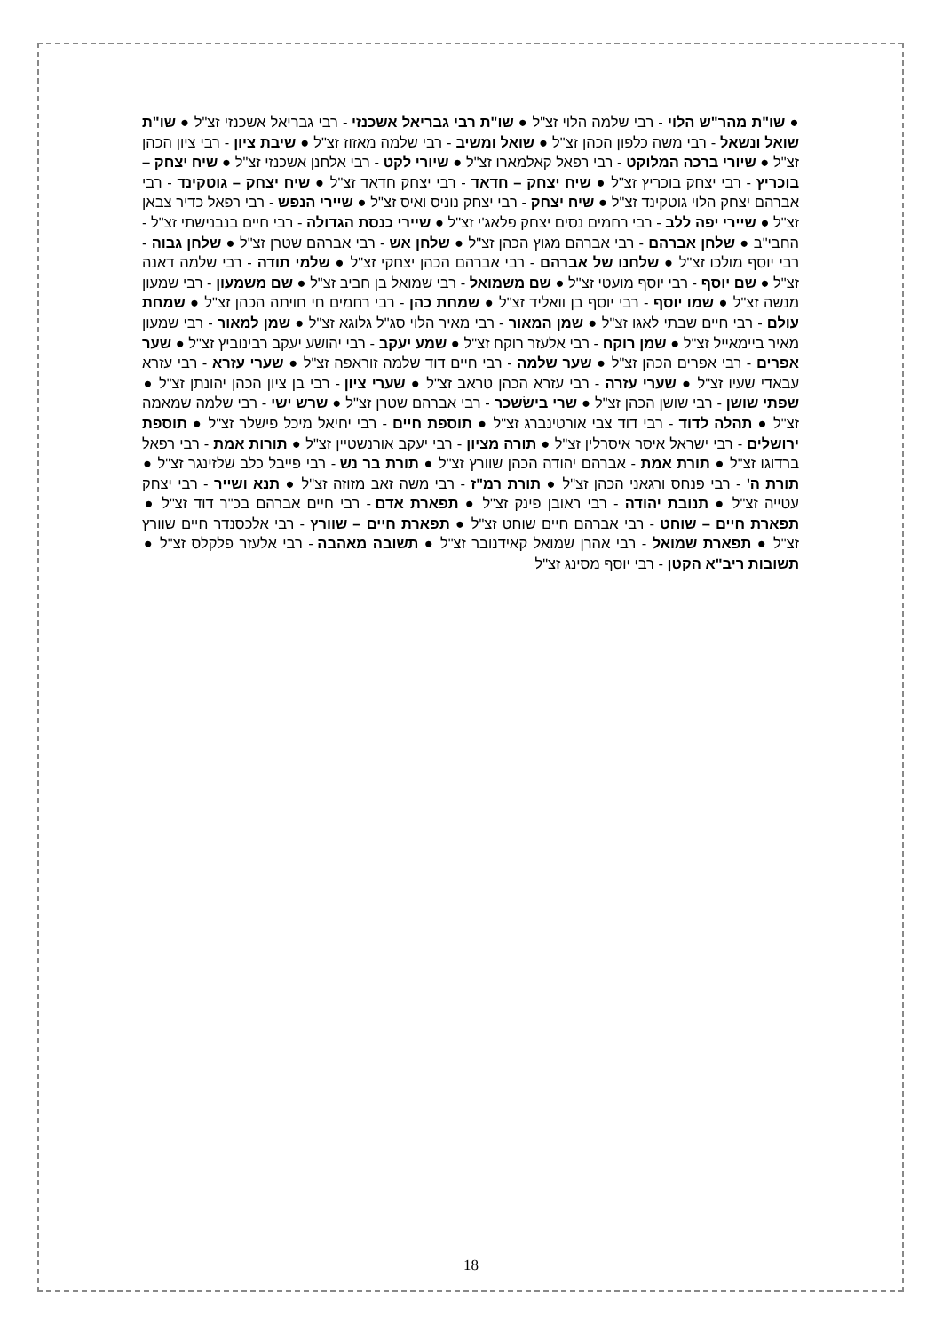● שו"ת מהר"ש הלוי - רבי שלמה הלוי זצ"ל ● שו"ת רבי גבריאל אשכנזי - רבי גבריאל אשכנזי זצ"ל ● שו"ת שואל ונשאל - רבי משה כלפון הכהן זצ"ל ● שואל ומשיב - רבי שלמה מאזוז זצ"ל ● שיבת ציון - רבי ציון הכהן זצ"ל ● שיורי ברכה המלוקט - רבי רפאל קאלמארו זצ"ל ● שיורי לקט - רבי אלחנן אשכנזי זצ"ל ● שיח יצחק – בוכריץ - רבי יצחק בוכריץ זצ"ל ● שיח יצחק – חדאד - רבי יצחק חדאד זצ"ל ● שיח יצחק – גוטקינד - רבי אברהם יצחק הלוי גוטקינד זצ"ל ● שיח יצחק - רבי יצחק נוניס ואיס זצ"ל ● שיירי הנפש - רבי רפאל כדיר צבאן זצ"ל ● שיירי יפה ללב - רבי רחמים נסים יצחק פלאג'י זצ"ל ● שיירי כנסת הגדולה - רבי חיים בנבנישתי זצ"ל - החבי"ב ● שלחן אברהם - רבי אברהם מגוץ הכהן זצ"ל ● שלחן אש - רבי אברהם שטרן זצ"ל ● שלחן גבוה - רבי יוסף מולכו זצ"ל ● שלחנו של אברהם - רבי אברהם הכהן יצחקי זצ"ל ● שלמי תודה - רבי שלמה דאנה זצ"ל ● שם יוסף - רבי יוסף מועטי זצ"ל ● שם משמואל - רבי שמואל בן חביב זצ"ל ● שם משמעון - רבי שמעון מנשה זצ"ל ● שמו יוסף - רבי יוסף בן וואליד זצ"ל ● שמחת כהן - רבי רחמים חי חויתה הכהן זצ"ל ● שמחת עולם - רבי חיים שבתי לאגו זצ"ל ● שמן המאור - רבי מאיר הלוי סג"ל גלוגא זצ"ל ● שמן למאור - רבי שמעון מאיר ביימאייל זצ"ל ● שמן רוקח - רבי אלעזר רוקח זצ"ל ● שמע יעקב - רבי יהושע יעקב רבינוביץ זצ"ל ● שער אפרים - רבי אפרים הכהן זצ"ל ● שער שלמה - רבי חיים דוד שלמה זוראפה זצ"ל ● שערי עזרא - רבי עזרא עבאדי שעיו זצ"ל ● שערי עזרה - רבי עזרא הכהן טראב זצ"ל ● שערי ציון - רבי בן ציון הכהן יהונתן זצ"ל ● שפתי שושן - רבי שושן הכהן זצ"ל ● שרי בישׂשכר - רבי אברהם שטרן זצ"ל ● שרש ישי - רבי שלמה שמאמה זצ"ל ● תהלה לדוד - רבי דוד צבי אורטינברג זצ"ל ● תוספת חיים - רבי יחיאל מיכל פישלר זצ"ל ● תוספת ירושלים - רבי ישראל איסר איסרלין זצ"ל ● תורה מציון - רבי יעקב אורנשטיין זצ"ל ● תורות אמת - רבי רפאל ברדוגו זצ"ל ● תורת אמת - אברהם יהודה הכהן שוורץ זצ"ל ● תורת בר נש - רבי פייבל כלב שלזינגר זצ"ל ● תורת ה' - רבי פנחס ורגאני הכהן זצ"ל ● תורת רמ"ז - רבי משה זאב מזוזה זצ"ל ● תנא ושייר - רבי יצחק עטייה זצ"ל ● תנובת יהודה - רבי ראובן פינק זצ"ל ● תפארת אדם - רבי חיים אברהם בכ"ר דוד זצ"ל ● תפארת חיים – שוחט - רבי אברהם חיים שוחט זצ"ל ● תפארת חיים – שוורץ - רבי אלכסנדר חיים שוורץ זצ"ל ● תפארת שמואל - רבי אהרן שמואל קאידנובר זצ"ל ● תשובה מאהבה - רבי אלעזר פלקלס זצ"ל ● תשובות ריב"א הקטן - רבי יוסף מסינג זצ"ל
18